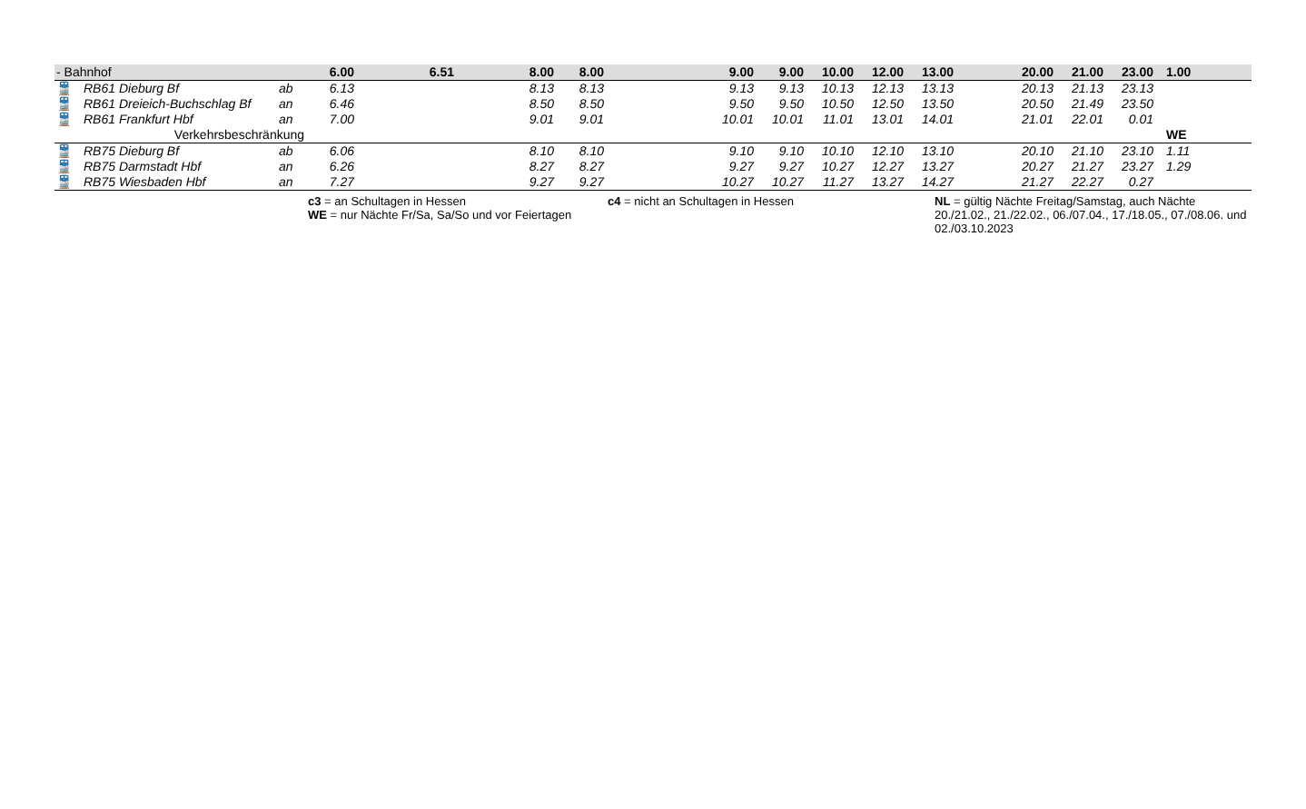| - Bahnhof | | | 6.00 | | 6.51 | | 8.00 | 8.00 | | | 9.00 | 9.00 | 10.00 | 12.00 | 13.00 | | 20.00 | 21.00 | 23.00 | 1.00 |
| 🚆 | RB61 Dieburg Bf | ab | 6.13 | | | | 8.13 | 8.13 | | | 9.13 | 9.13 | 10.13 | 12.13 | 13.13 | | 20.13 | 21.13 | 23.13 | |
| 🚆 | RB61 Dreieich-Buchschlag Bf | an | 6.46 | | | | 8.50 | 8.50 | | | 9.50 | 9.50 | 10.50 | 12.50 | 13.50 | | 20.50 | 21.49 | 23.50 | |
| 🚆 | RB61 Frankfurt Hbf | an | 7.00 | | | | 9.01 | 9.01 | | | 10.01 | 10.01 | 11.01 | 13.01 | 14.01 | | 21.01 | 22.01 | 0.01 | |
| Verkehrsbeschränkung | | | | | | | | | | | | | | | | | | | | WE |
| 🚆 | RB75 Dieburg Bf | ab | 6.06 | | | | 8.10 | 8.10 | | | 9.10 | 9.10 | 10.10 | 12.10 | 13.10 | | 20.10 | 21.10 | 23.10 | 1.11 |
| 🚆 | RB75 Darmstadt Hbf | an | 6.26 | | | | 8.27 | 8.27 | | | 9.27 | 9.27 | 10.27 | 12.27 | 13.27 | | 20.27 | 21.27 | 23.27 | 1.29 |
| 🚆 | RB75 Wiesbaden Hbf | an | 7.27 | | | | 9.27 | 9.27 | | | 10.27 | 10.27 | 11.27 | 13.27 | 14.27 | | 21.27 | 22.27 | 0.27 | |
| | | | c3 = an Schultagen in Hessen WE = nur Nächte Fr/Sa, Sa/So und vor Feiertagen | | | | | | c4 = nicht an Schultagen in Hessen | | | | | | NL = gültig Nächte Freitag/Samstag, auch Nächte 20./21.02., 21./22.02., 06./07.04., 17./18.05., 07./08.06. und 02./03.10.2023 | | | | | |